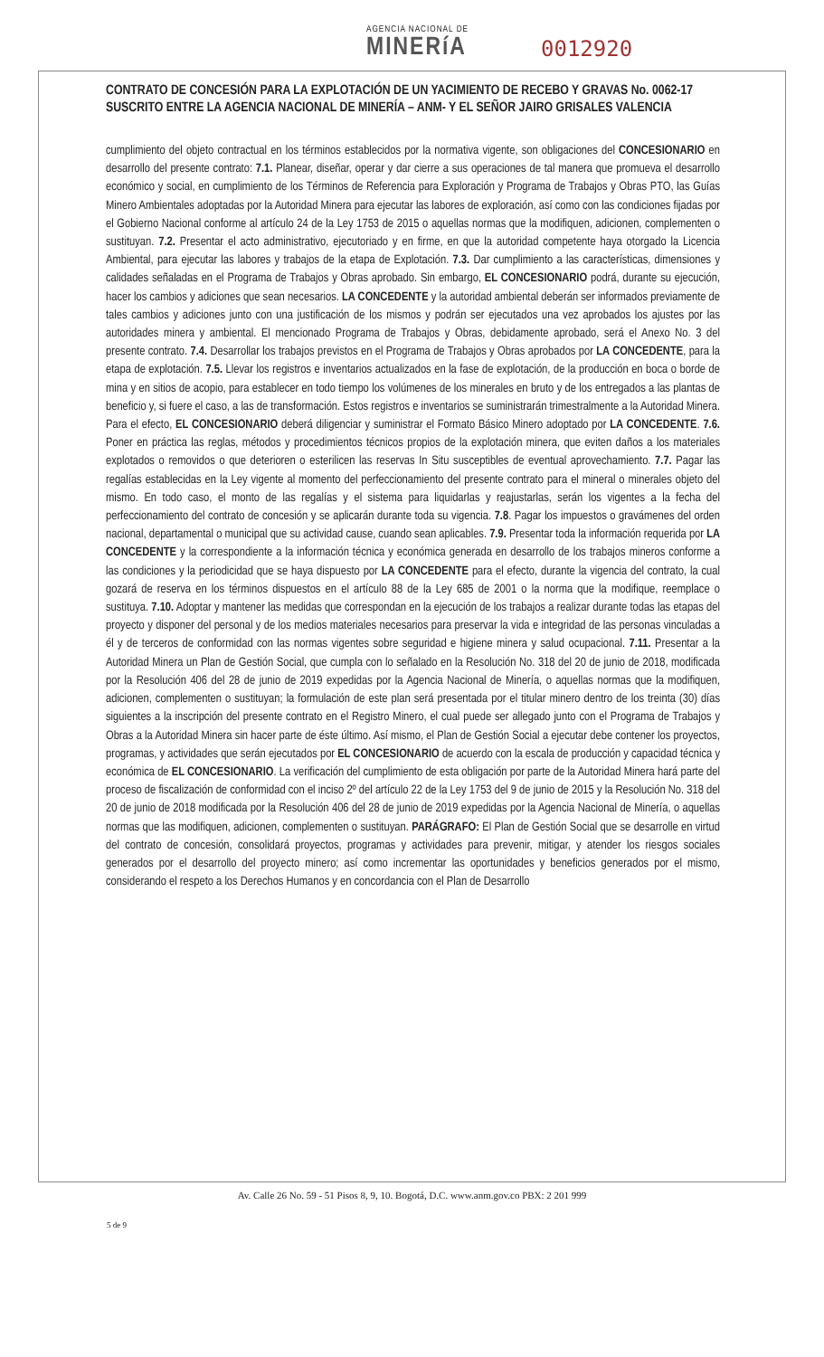AGENCIA NACIONAL DE
MINERíA
0012920
CONTRATO DE CONCESIÓN PARA LA EXPLOTACIÓN DE UN YACIMIENTO DE RECEBO Y GRAVAS No. 0062-17 SUSCRITO ENTRE LA AGENCIA NACIONAL DE MINERÍA – ANM- Y EL SEÑOR JAIRO GRISALES VALENCIA
cumplimiento del objeto contractual en los términos establecidos por la normativa vigente, son obligaciones del CONCESIONARIO en desarrollo del presente contrato: 7.1. Planear, diseñar, operar y dar cierre a sus operaciones de tal manera que promueva el desarrollo económico y social, en cumplimiento de los Términos de Referencia para Exploración y Programa de Trabajos y Obras PTO, las Guías Minero Ambientales adoptadas por la Autoridad Minera para ejecutar las labores de exploración, así como con las condiciones fijadas por el Gobierno Nacional conforme al artículo 24 de la Ley 1753 de 2015 o aquellas normas que la modifiquen, adicionen, complementen o sustituyan. 7.2. Presentar el acto administrativo, ejecutoriado y en firme, en que la autoridad competente haya otorgado la Licencia Ambiental, para ejecutar las labores y trabajos de la etapa de Explotación. 7.3. Dar cumplimiento a las características, dimensiones y calidades señaladas en el Programa de Trabajos y Obras aprobado. Sin embargo, EL CONCESIONARIO podrá, durante su ejecución, hacer los cambios y adiciones que sean necesarios. LA CONCEDENTE y la autoridad ambiental deberán ser informados previamente de tales cambios y adiciones junto con una justificación de los mismos y podrán ser ejecutados una vez aprobados los ajustes por las autoridades minera y ambiental. El mencionado Programa de Trabajos y Obras, debidamente aprobado, será el Anexo No. 3 del presente contrato. 7.4. Desarrollar los trabajos previstos en el Programa de Trabajos y Obras aprobados por LA CONCEDENTE, para la etapa de explotación. 7.5. Llevar los registros e inventarios actualizados en la fase de explotación, de la producción en boca o borde de mina y en sitios de acopio, para establecer en todo tiempo los volúmenes de los minerales en bruto y de los entregados a las plantas de beneficio y, si fuere el caso, a las de transformación. Estos registros e inventarios se suministrarán trimestralmente a la Autoridad Minera. Para el efecto, EL CONCESIONARIO deberá diligenciar y suministrar el Formato Básico Minero adoptado por LA CONCEDENTE. 7.6. Poner en práctica las reglas, métodos y procedimientos técnicos propios de la explotación minera, que eviten daños a los materiales explotados o removidos o que deterioren o esterilicen las reservas In Situ susceptibles de eventual aprovechamiento. 7.7. Pagar las regalías establecidas en la Ley vigente al momento del perfeccionamiento del presente contrato para el mineral o minerales objeto del mismo. En todo caso, el monto de las regalías y el sistema para liquidarlas y reajustarlas, serán los vigentes a la fecha del perfeccionamiento del contrato de concesión y se aplicarán durante toda su vigencia. 7.8. Pagar los impuestos o gravámenes del orden nacional, departamental o municipal que su actividad cause, cuando sean aplicables. 7.9. Presentar toda la información requerida por LA CONCEDENTE y la correspondiente a la información técnica y económica generada en desarrollo de los trabajos mineros conforme a las condiciones y la periodicidad que se haya dispuesto por LA CONCEDENTE para el efecto, durante la vigencia del contrato, la cual gozará de reserva en los términos dispuestos en el artículo 88 de la Ley 685 de 2001 o la norma que la modifique, reemplace o sustituya. 7.10. Adoptar y mantener las medidas que correspondan en la ejecución de los trabajos a realizar durante todas las etapas del proyecto y disponer del personal y de los medios materiales necesarios para preservar la vida e integridad de las personas vinculadas a él y de terceros de conformidad con las normas vigentes sobre seguridad e higiene minera y salud ocupacional. 7.11. Presentar a la Autoridad Minera un Plan de Gestión Social, que cumpla con lo señalado en la Resolución No. 318 del 20 de junio de 2018, modificada por la Resolución 406 del 28 de junio de 2019 expedidas por la Agencia Nacional de Minería, o aquellas normas que la modifiquen, adicionen, complementen o sustituyan; la formulación de este plan será presentada por el titular minero dentro de los treinta (30) días siguientes a la inscripción del presente contrato en el Registro Minero, el cual puede ser allegado junto con el Programa de Trabajos y Obras a la Autoridad Minera sin hacer parte de éste último. Así mismo, el Plan de Gestión Social a ejecutar debe contener los proyectos, programas, y actividades que serán ejecutados por EL CONCESIONARIO de acuerdo con la escala de producción y capacidad técnica y económica de EL CONCESIONARIO. La verificación del cumplimiento de esta obligación por parte de la Autoridad Minera hará parte del proceso de fiscalización de conformidad con el inciso 2º del artículo 22 de la Ley 1753 del 9 de junio de 2015 y la Resolución No. 318 del 20 de junio de 2018 modificada por la Resolución 406 del 28 de junio de 2019 expedidas por la Agencia Nacional de Minería, o aquellas normas que las modifiquen, adicionen, complementen o sustituyan. PARÁGRAFO: El Plan de Gestión Social que se desarrolle en virtud del contrato de concesión, consolidará proyectos, programas y actividades para prevenir, mitigar, y atender los riesgos sociales generados por el desarrollo del proyecto minero; así como incrementar las oportunidades y beneficios generados por el mismo, considerando el respeto a los Derechos Humanos y en concordancia con el Plan de Desarrollo
Av. Calle 26 No. 59 - 51 Pisos 8, 9, 10. Bogotá, D.C. www.anm.gov.co PBX: 2 201 999
5 de 9